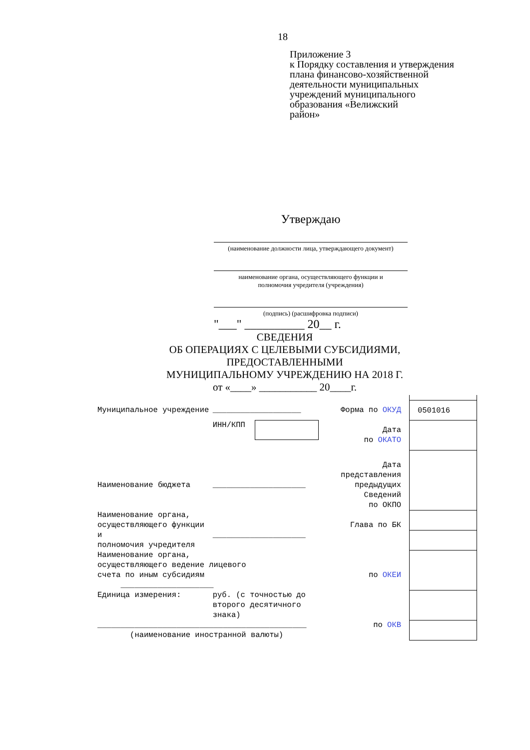18
Приложение 3
к Порядку составления и утверждения
плана финансово-хозяйственной
деятельности муниципальных
учреждений муниципального
образования «Велижский
район»
Утверждаю
(наименование должности лица, утверждающего документ)
наименование органа, осуществляющего функции и
полномочия учредителя (учреждения)
(подпись) (расшифровка подписи)
"___" __________ 20__ г.
СВЕДЕНИЯ
ОБ ОПЕРАЦИЯХ С ЦЕЛЕВЫМИ СУБСИДИЯМИ,
ПРЕДОСТАВЛЕННЫМИ
МУНИЦИПАЛЬНОМУ УЧРЕЖДЕНИЮ НА 2018 Г.
от «____» ___________ 20____г.
| Муниципальное учреждение | ___________________ | Форма по ОКУД | 0501016 |
| | ИНН/КПП | Дата по ОКАТО | |
| Наименование бюджета | ____________________ | Дата представления предыдущих Сведений по ОКПО | |
| Наименование органа, осуществляющего функции и полномочия учредителя | ____________________ | Глава по БК | |
| Наименование органа, осуществляющего ведение лицевого счета по иным субсидиям ____________________ | | по ОКЕИ | |
| Единица измерения: | руб. (с точностью до второго десятичного знака) | | |
| _____________________________________________ (наименование иностранной валюты) | | по ОКВ | |